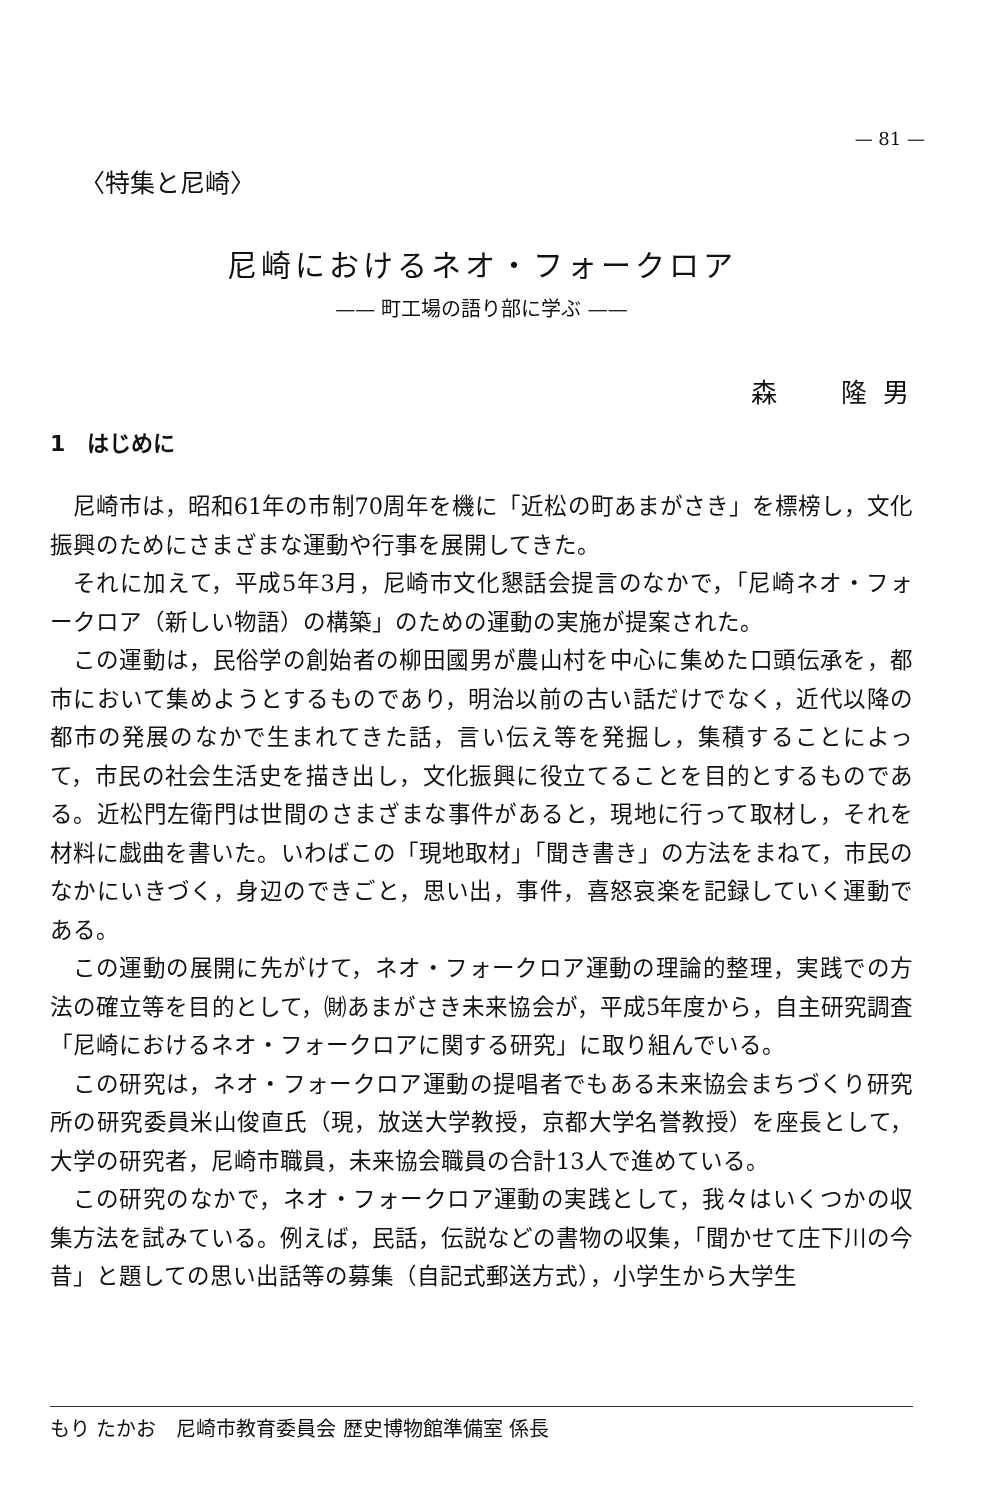— 81 —
〈特集と尼崎〉
尼崎におけるネオ・フォークロア
—— 町工場の語り部に学ぶ ——
森　　隆 男
1　はじめに
尼崎市は，昭和61年の市制70周年を機に「近松の町あまがさき」を標榜し，文化振興のためにさまざまな運動や行事を展開してきた。
それに加えて，平成5年3月，尼崎市文化懇話会提言のなかで，「尼崎ネオ・フォークロア（新しい物語）の構築」のための運動の実施が提案された。
この運動は，民俗学の創始者の柳田國男が農山村を中心に集めた口頭伝承を，都市において集めようとするものであり，明治以前の古い話だけでなく，近代以降の都市の発展のなかで生まれてきた話，言い伝え等を発掘し，集積することによって，市民の社会生活史を描き出し，文化振興に役立てることを目的とするものである。近松門左衛門は世間のさまざまな事件があると，現地に行って取材し，それを材料に戯曲を書いた。いわばこの「現地取材」「聞き書き」の方法をまねて，市民のなかにいきづく，身辺のできごと，思い出，事件，喜怒哀楽を記録していく運動である。
この運動の展開に先がけて，ネオ・フォークロア運動の理論的整理，実践での方法の確立等を目的として，㈶あまがさき未来協会が，平成5年度から，自主研究調査「尼崎におけるネオ・フォークロアに関する研究」に取り組んでいる。
この研究は，ネオ・フォークロア運動の提唱者でもある未来協会まちづくり研究所の研究委員米山俊直氏（現，放送大学教授，京都大学名誉教授）を座長として，大学の研究者，尼崎市職員，未来協会職員の合計13人で進めている。
この研究のなかで，ネオ・フォークロア運動の実践として，我々はいくつかの収集方法を試みている。例えば，民話，伝説などの書物の収集，「聞かせて庄下川の今昔」と題しての思い出話等の募集（自記式郵送方式），小学生から大学生
もり たかお　尼崎市教育委員会 歴史博物館準備室 係長